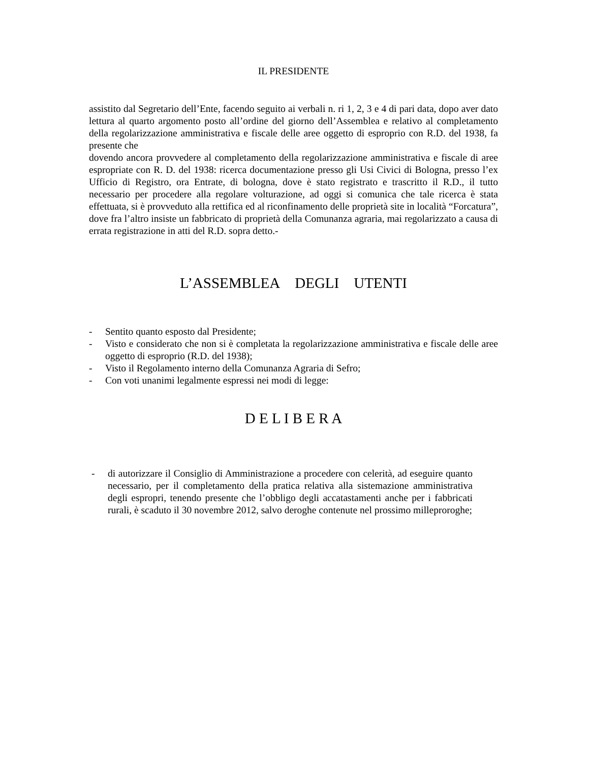IL PRESIDENTE
assistito dal Segretario dell’Ente, facendo seguito ai verbali n. ri 1, 2, 3 e 4 di pari data, dopo aver dato lettura al quarto argomento posto all’ordine del giorno dell’Assemblea e relativo al completamento della regolarizzazione amministrativa e fiscale delle aree oggetto di esproprio con R.D. del 1938, fa presente che
dovendo ancora provvedere al completamento della regolarizzazione amministrativa e fiscale di aree espropriate con R. D. del 1938: ricerca documentazione presso gli Usi Civici di Bologna, presso l’ex Ufficio di Registro, ora Entrate, di bologna, dove è stato registrato e trascritto il R.D., il tutto necessario per procedere alla regolare volturazione, ad oggi si comunica che tale ricerca è stata effettuata, si è provveduto alla rettifica ed al riconfinamento delle proprietà site in località “Forcatura”, dove fra l’altro insiste un fabbricato di proprietà della Comunanza agraria, mai regolarizzato a causa di errata registrazione in atti del R.D. sopra detto.-
L’ASSEMBLEA DEGLI UTENTI
- Sentito quanto esposto dal Presidente;
- Visto e considerato che non si è completata la regolarizzazione amministrativa e fiscale delle aree oggetto di esproprio (R.D. del 1938);
- Visto il Regolamento interno della Comunanza Agraria di Sefro;
- Con voti unanimi legalmente espressi nei modi di legge:
D E L I B E R A
- di autorizzare il Consiglio di Amministrazione a procedere con celerità, ad eseguire quanto necessario, per il completamento della pratica relativa alla sistemazione amministrativa degli espropri, tenendo presente che l’obbligo degli accatastamenti anche per i fabbricati rurali, è scaduto il 30 novembre 2012, salvo deroghe contenute nel prossimo milleproroghe;